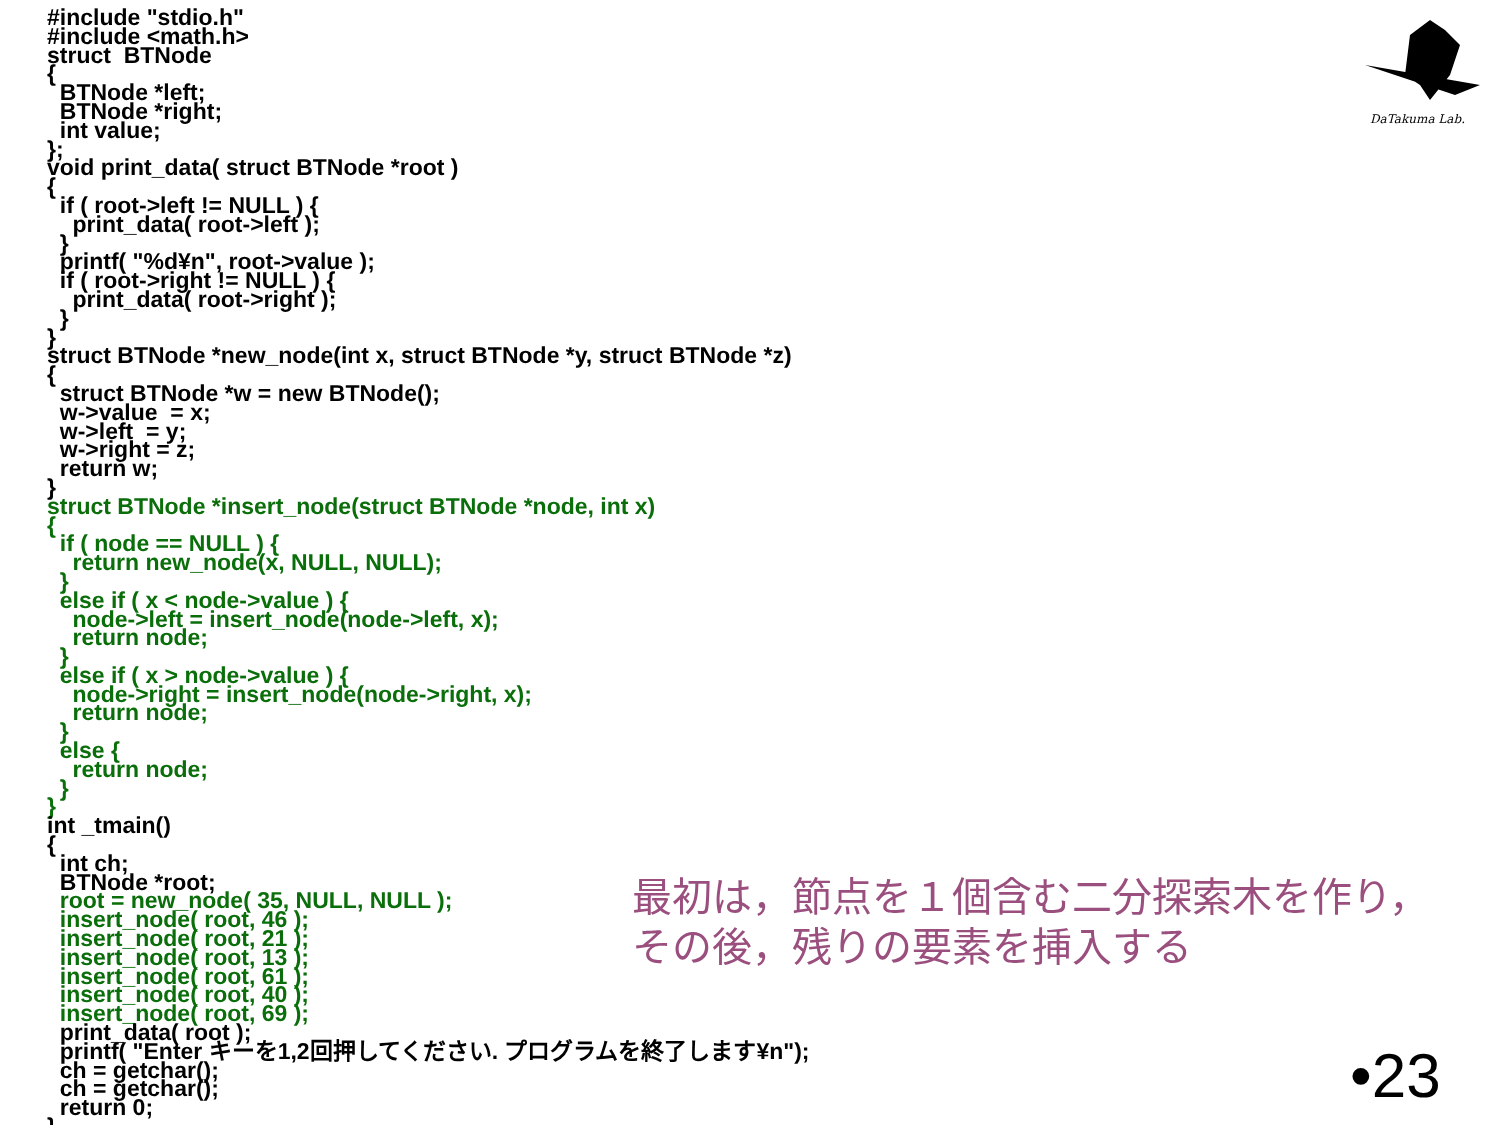#include "stdio.h"
#include <math.h>
struct  BTNode
{
  BTNode *left;
  BTNode *right;
  int value;
};
void print_data( struct BTNode *root )
{
  if ( root->left != NULL ) {
    print_data( root->left );
  }
  printf( "%d¥n", root->value );
  if ( root->right != NULL ) {
    print_data( root->right );
  }
}
struct BTNode *new_node(int x, struct BTNode *y, struct BTNode *z)
{
  struct BTNode *w = new BTNode();
  w->value  = x;
  w->left  = y;
  w->right = z;
  return w;
}
struct BTNode *insert_node(struct BTNode *node, int x)
{
  if ( node == NULL ) {
    return new_node(x, NULL, NULL);
  }
  else if ( x < node->value ) {
    node->left = insert_node(node->left, x);
    return node;
  }
  else if ( x > node->value ) {
    node->right = insert_node(node->right, x);
    return node;
  }
  else {
    return node;
  }
}
int _tmain()
{
  int ch;
  BTNode *root;
  root = new_node( 35, NULL, NULL );
  insert_node( root, 46 );
  insert_node( root, 21 );
  insert_node( root, 13 );
  insert_node( root, 61 );
  insert_node( root, 40 );
  insert_node( root, 69 );
  print_data( root );
  printf( "Enter キーを1,2回押してください. プログラムを終了します¥n");
  ch = getchar();
  ch = getchar();
  return 0;
}
最初は，節点を１個含む二分探索木を作り，
その後，残りの要素を挿入する
•23
DaTakuma Lab.